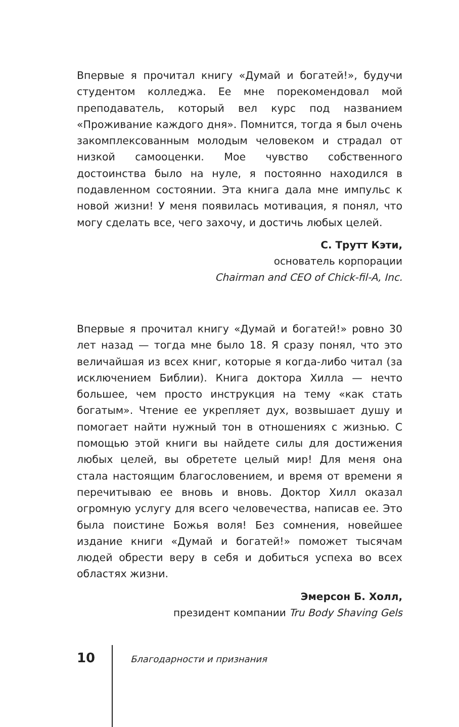Впервые я прочитал книгу «Думай и богатей!», будучи студентом колледжа. Ее мне порекомендовал мой преподаватель, который вел курс под названием «Проживание каждого дня». Помнится, тогда я был очень закомплексованным молодым человеком и страдал от низкой самооценки. Мое чувство собственного достоинства было на нуле, я постоянно находился в подавленном состоянии. Эта книга дала мне импульс к новой жизни! У меня появилась мотивация, я понял, что могу сделать все, чего захочу, и достичь любых целей.
С. Трутт Кэти,
основатель корпорации
Chairman and CEO of Chick-fil-A, Inc.
Впервые я прочитал книгу «Думай и богатей!» ровно 30 лет назад — тогда мне было 18. Я сразу понял, что это величайшая из всех книг, которые я когда-либо читал (за исключением Библии). Книга доктора Хилла — нечто большее, чем просто инструкция на тему «как стать богатым». Чтение ее укрепляет дух, возвышает душу и помогает найти нужный тон в отношениях с жизнью. С помощью этой книги вы найдете силы для достижения любых целей, вы обретете целый мир! Для меня она стала настоящим благословением, и время от времени я перечитываю ее вновь и вновь. Доктор Хилл оказал огромную услугу для всего человечества, написав ее. Это была поистине Божья воля! Без сомнения, новейшее издание книги «Думай и богатей!» поможет тысячам людей обрести веру в себя и добиться успеха во всех областях жизни.
Эмерсон Б. Холл,
президент компании Tru Body Shaving Gels
10 Благодарности и признания